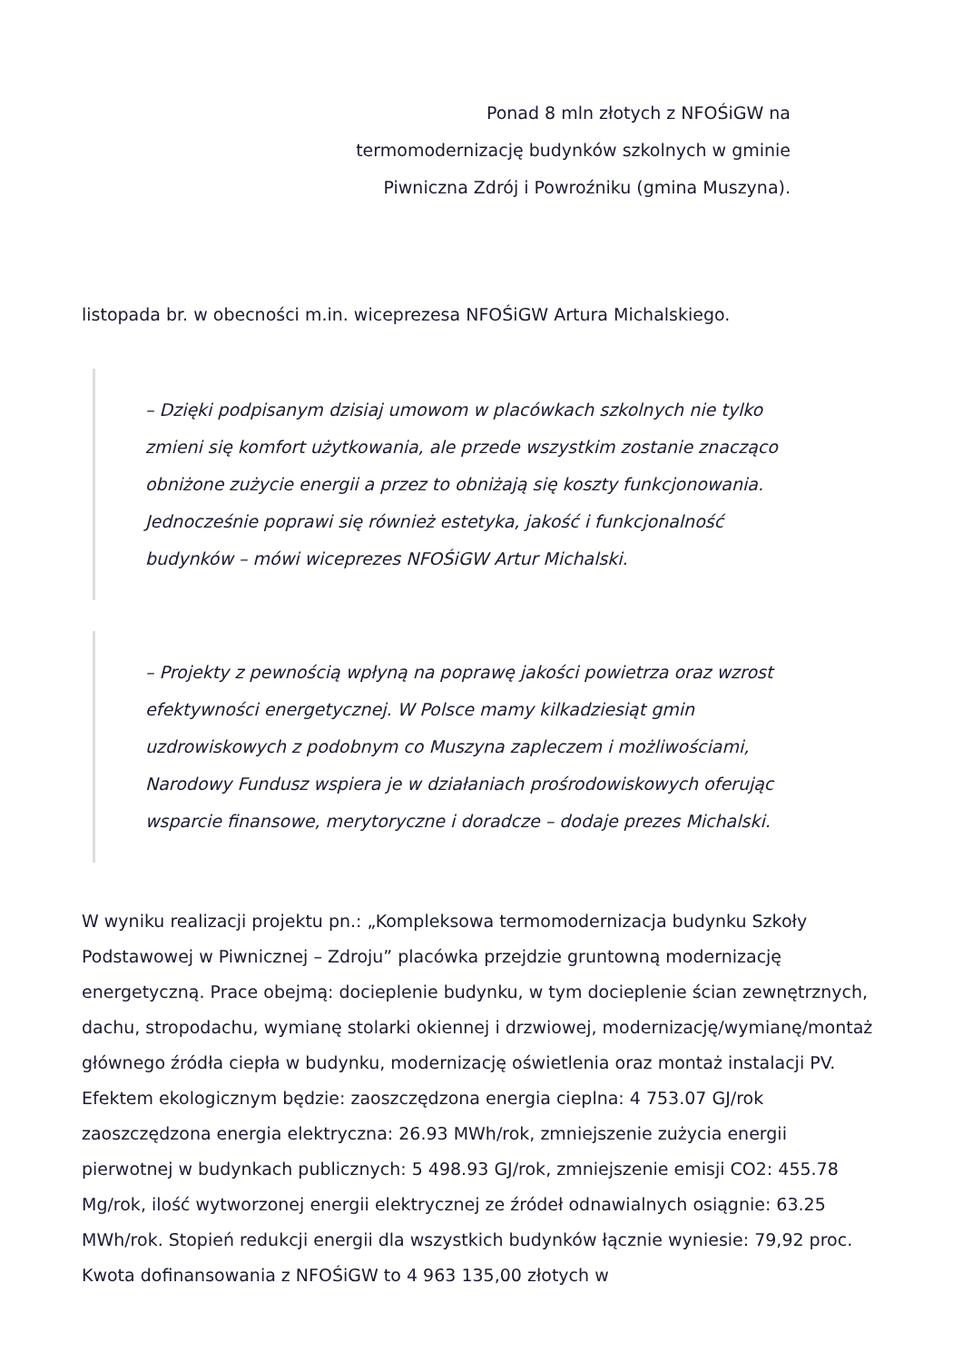Ponad 8 mln złotych z NFOŚiGW na termomodernizację budynków szkolnych w gminie Piwniczna Zdrój i Powroźniku (gmina Muszyna).
listopada br. w obecności m.in. wiceprezesa NFOŚiGW Artura Michalskiego.
– Dzięki podpisanym dzisiaj umowom w placówkach szkolnych nie tylko zmieni się komfort użytkowania, ale przede wszystkim zostanie znacząco obniżone zużycie energii a przez to obniżają się koszty funkcjonowania. Jednocześnie poprawi się również estetyka, jakość i funkcjonalność budynków – mówi wiceprezes NFOŚiGW Artur Michalski.
– Projekty z pewnością wpłyną na poprawę jakości powietrza oraz wzrost efektywności energetycznej. W Polsce mamy kilkadziesiąt gmin uzdrowiskowych z podobnym co Muszyna zapleczem i możliwościami, Narodowy Fundusz wspiera je w działaniach prośrodowiskowych oferując wsparcie finansowe, merytoryczne i doradcze – dodaje prezes Michalski.
W wyniku realizacji projektu pn.: „Kompleksowa termomodernizacja budynku Szkoły Podstawowej w Piwnicznej – Zdroju” placówka przejdzie gruntowną modernizację energetyczną. Prace obejmą: docieplenie budynku, w tym docieplenie ścian zewnętrznych, dachu, stropodachu, wymianę stolarki okiennej i drzwiowej, modernizację/wymianę/montaż głównego źródła ciepła w budynku, modernizację oświetlenia oraz montaż instalacji PV. Efektem ekologicznym będzie: zaoszczędzona energia cieplna: 4 753.07 GJ/rok zaoszczędzona energia elektryczna: 26.93 MWh/rok, zmniejszenie zużycia energii pierwotnej w budynkach publicznych: 5 498.93 GJ/rok, zmniejszenie emisji CO2: 455.78 Mg/rok, ilość wytworzonej energii elektrycznej ze źródeł odnawialnych osiągnie: 63.25 MWh/rok. Stopień redukcji energii dla wszystkich budynków łącznie wyniesie: 79,92 proc. Kwota dofinansowania z NFOŚiGW to 4 963 135,00 złotych w